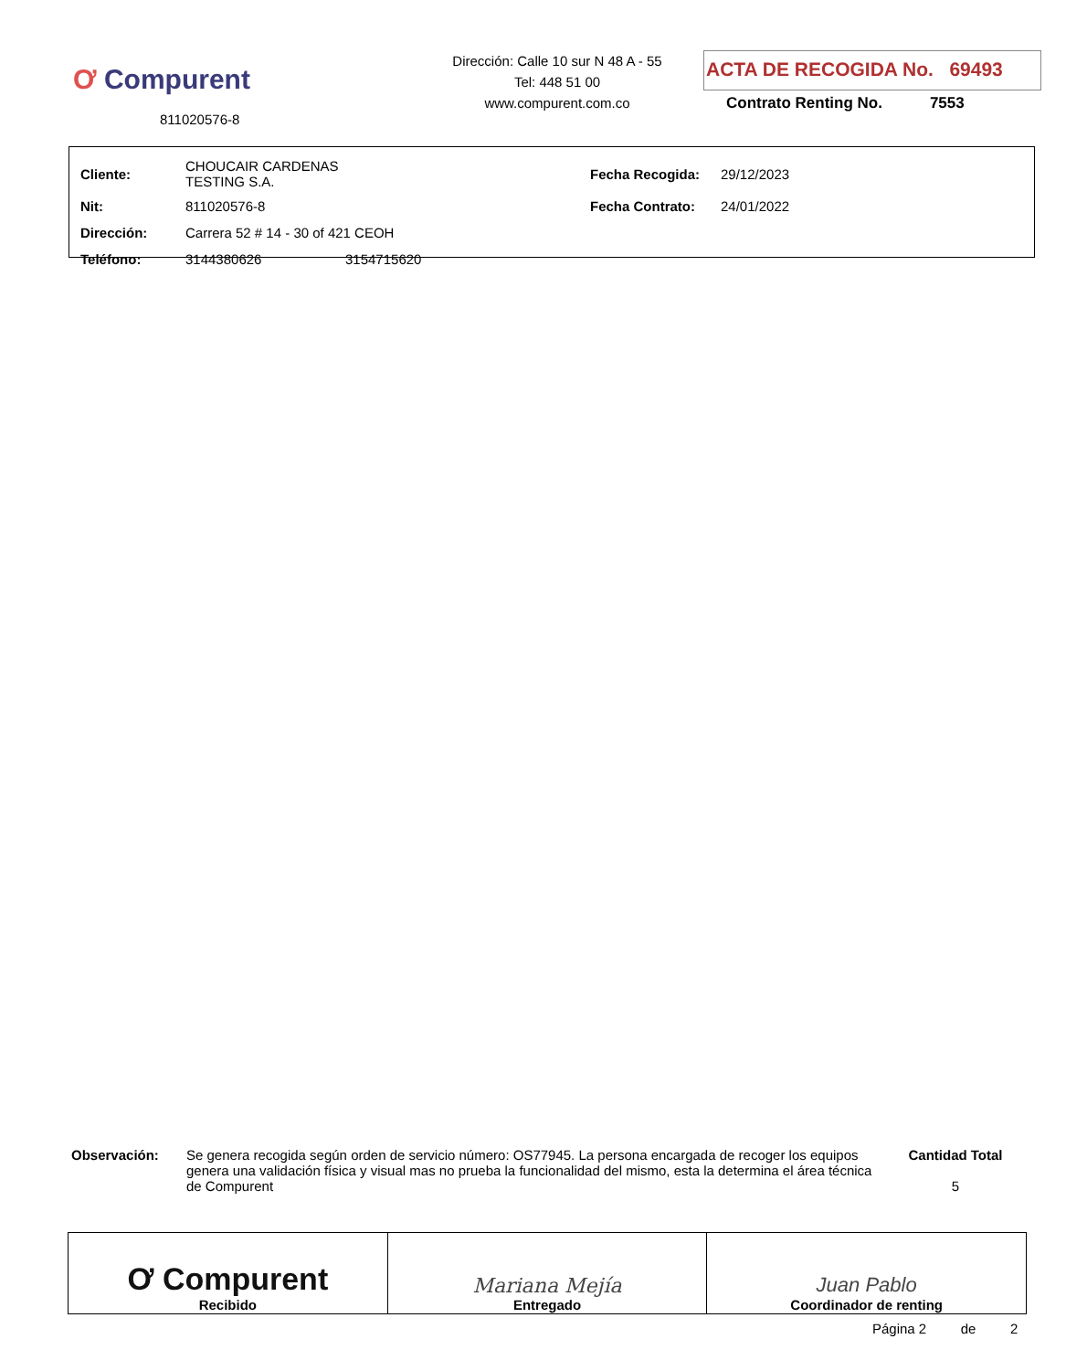Ơ Compurent
811020576-8
Dirección: Calle 10 sur N 48 A - 55
Tel: 448 51 00
www.compurent.com.co
ACTA DE RECOGIDA No. 69493
Contrato Renting No. 7553
| Cliente: | CHOUCAIR CARDENAS TESTING S.A. | | Fecha Recogida: | 29/12/2023 |
| Nit: | 811020576-8 | | Fecha Contrato: | 24/01/2022 |
| Dirección: | Carrera 52 # 14 - 30 of 421 CEOH | | | |
| Teléfono: | 3144380626 | 3154715620 | | |
Observación: Se genera recogida según orden de servicio número: OS77945. La persona encargada de recoger los equipos genera una validación física y visual mas no prueba la funcionalidad del mismo, esta la determina el área técnica de Compurent
Cantidad Total
5
| Ơ Compurent Recibido | Mariana Mejía Entregado | Juan Pablo Coordinador de renting |
Página 2 de 2